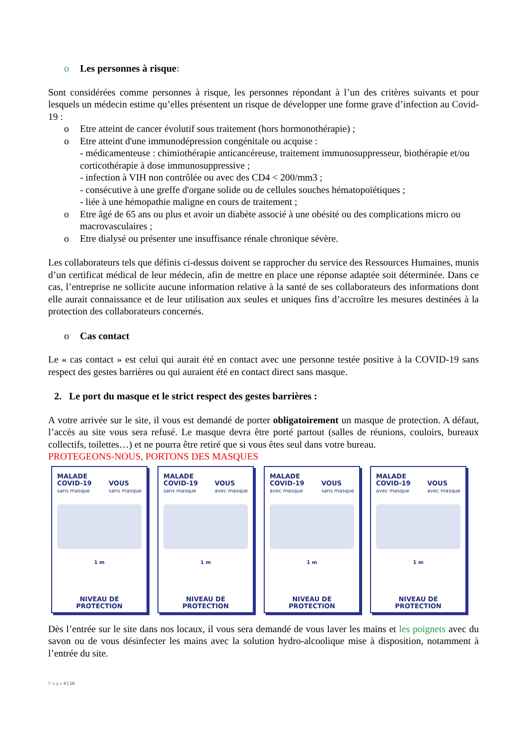o Les personnes à risque:
Sont considérées comme personnes à risque, les personnes répondant à l’un des critères suivants et pour lesquels un médecin estime qu’elles présentent un risque de développer une forme grave d’infection au Covid-19 :
o Etre atteint de cancer évolutif sous traitement (hors hormonothérapie) ;
o Etre atteint d'une immunodépression congénitale ou acquise :
- médicamenteuse : chimiothérapie anticancéreuse, traitement immunosuppresseur, biothérapie et/ou corticothérapie à dose immunosuppressive ;
- infection à VIH non contrôlée ou avec des CD4 < 200/mm3 ;
- consécutive à une greffe d'organe solide ou de cellules souches hématopoïétiques ;
- liée à une hémopathie maligne en cours de traitement ;
o Etre âgé de 65 ans ou plus et avoir un diabète associé à une obésité ou des complications micro ou macrovasculaires ;
o Etre dialysé ou présenter une insuffisance rénale chronique sévère.
Les collaborateurs tels que définis ci-dessus doivent se rapprocher du service des Ressources Humaines, munis d’un certificat médical de leur médecin, afin de mettre en place une réponse adaptée soit déterminée. Dans ce cas, l’entreprise ne sollicite aucune information relative à la santé de ses collaborateurs des informations dont elle aurait connaissance et de leur utilisation aux seules et uniques fins d’accroître les mesures destinées à la protection des collaborateurs concernés.
o Cas contact
Le « cas contact » est celui qui aurait été en contact avec une personne testée positive à la COVID-19 sans respect des gestes barrières ou qui auraient été en contact direct sans masque.
2. Le port du masque et le strict respect des gestes barrières :
A votre arrivée sur le site, il vous est demandé de porter obligatoirement un masque de protection. A défaut, l’accès au site vous sera refusé. Le masque devra être porté partout (salles de réunions, couloirs, bureaux collectifs, toilettes…) et ne pourra être retiré que si vous êtes seul dans votre bureau.
PROTEGEONS-NOUS, PORTONS DES MASQUES
MALADE
COVID-19
sans masque
VOUS
sans masque
1 m
NIVEAU DE
PROTECTION
MALADE
COVID-19
sans masque
VOUS
avec masque
1 m
NIVEAU DE
PROTECTION
MALADE
COVID-19
avec masque
VOUS
sans masque
1 m
NIVEAU DE
PROTECTION
MALADE
COVID-19
avec masque
VOUS
avec masque
1 m
NIVEAU DE
PROTECTION
Dès l’entrée sur le site dans nos locaux, il vous sera demandé de vous laver les mains et les poignets avec du savon ou de vous désinfecter les mains avec la solution hydro-alcoolique mise à disposition, notamment à l’entrée du site.
P a g e 4 | 18